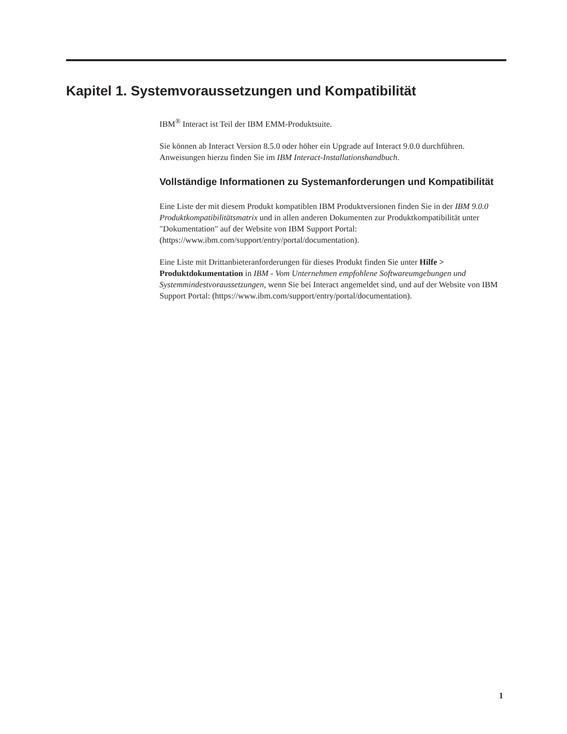Kapitel 1. Systemvoraussetzungen und Kompatibilität
IBM<sup>®</sup> Interact ist Teil der IBM EMM-Produktsuite.
Sie können ab Interact Version 8.5.0 oder höher ein Upgrade auf Interact 9.0.0 durchführen. Anweisungen hierzu finden Sie im IBM Interact-Installationshandbuch.
Vollständige Informationen zu Systemanforderungen und Kompatibilität
Eine Liste der mit diesem Produkt kompatiblen IBM Produktversionen finden Sie in der IBM 9.0.0 Produktkompatibilitätsmatrix und in allen anderen Dokumenten zur Produktkompatibilität unter "Dokumentation" auf der Website von IBM Support Portal: (https://www.ibm.com/support/entry/portal/documentation).
Eine Liste mit Drittanbieteranforderungen für dieses Produkt finden Sie unter Hilfe > Produktdokumentation in IBM - Vom Unternehmen empfohlene Softwareumgebungen und Systemmindestvoraussetzungen, wenn Sie bei Interact angemeldet sind, und auf der Website von IBM Support Portal: (https://www.ibm.com/support/entry/portal/documentation).
1